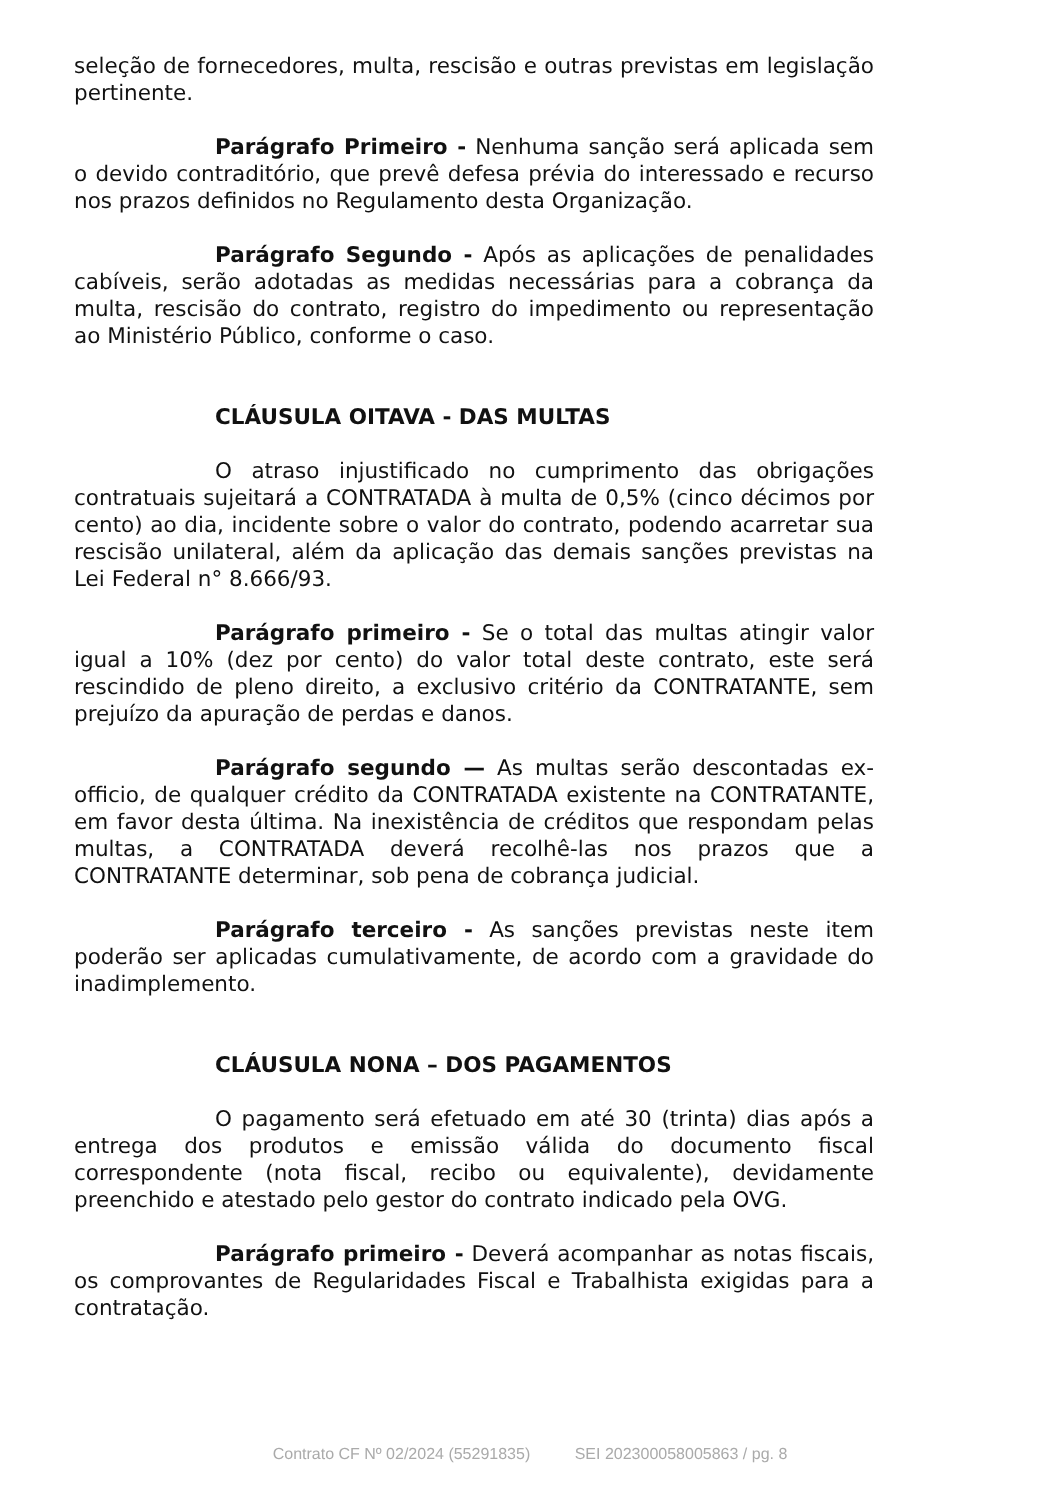seleção de fornecedores, multa, rescisão e outras previstas em legislação pertinente.
Parágrafo Primeiro - Nenhuma sanção será aplicada sem o devido contraditório, que prevê defesa prévia do interessado e recurso nos prazos definidos no Regulamento desta Organização.
Parágrafo Segundo - Após as aplicações de penalidades cabíveis, serão adotadas as medidas necessárias para a cobrança da multa, rescisão do contrato, registro do impedimento ou representação ao Ministério Público, conforme o caso.
CLÁUSULA OITAVA - DAS MULTAS
O atraso injustificado no cumprimento das obrigações contratuais sujeitará a CONTRATADA à multa de 0,5% (cinco décimos por cento) ao dia, incidente sobre o valor do contrato, podendo acarretar sua rescisão unilateral, além da aplicação das demais sanções previstas na Lei Federal n° 8.666/93.
Parágrafo primeiro - Se o total das multas atingir valor igual a 10% (dez por cento) do valor total deste contrato, este será rescindido de pleno direito, a exclusivo critério da CONTRATANTE, sem prejuízo da apuração de perdas e danos.
Parágrafo segundo — As multas serão descontadas ex-officio, de qualquer crédito da CONTRATADA existente na CONTRATANTE, em favor desta última. Na inexistência de créditos que respondam pelas multas, a CONTRATADA deverá recolhê-las nos prazos que a CONTRATANTE determinar, sob pena de cobrança judicial.
Parágrafo terceiro - As sanções previstas neste item poderão ser aplicadas cumulativamente, de acordo com a gravidade do inadimplemento.
CLÁUSULA NONA – DOS PAGAMENTOS
O pagamento será efetuado em até 30 (trinta) dias após a entrega dos produtos e emissão válida do documento fiscal correspondente (nota fiscal, recibo ou equivalente), devidamente preenchido e atestado pelo gestor do contrato indicado pela OVG.
Parágrafo primeiro - Deverá acompanhar as notas fiscais, os comprovantes de Regularidades Fiscal e Trabalhista exigidas para a contratação.
Contrato CF Nº 02/2024 (55291835) SEI 202300058005863 / pg. 8